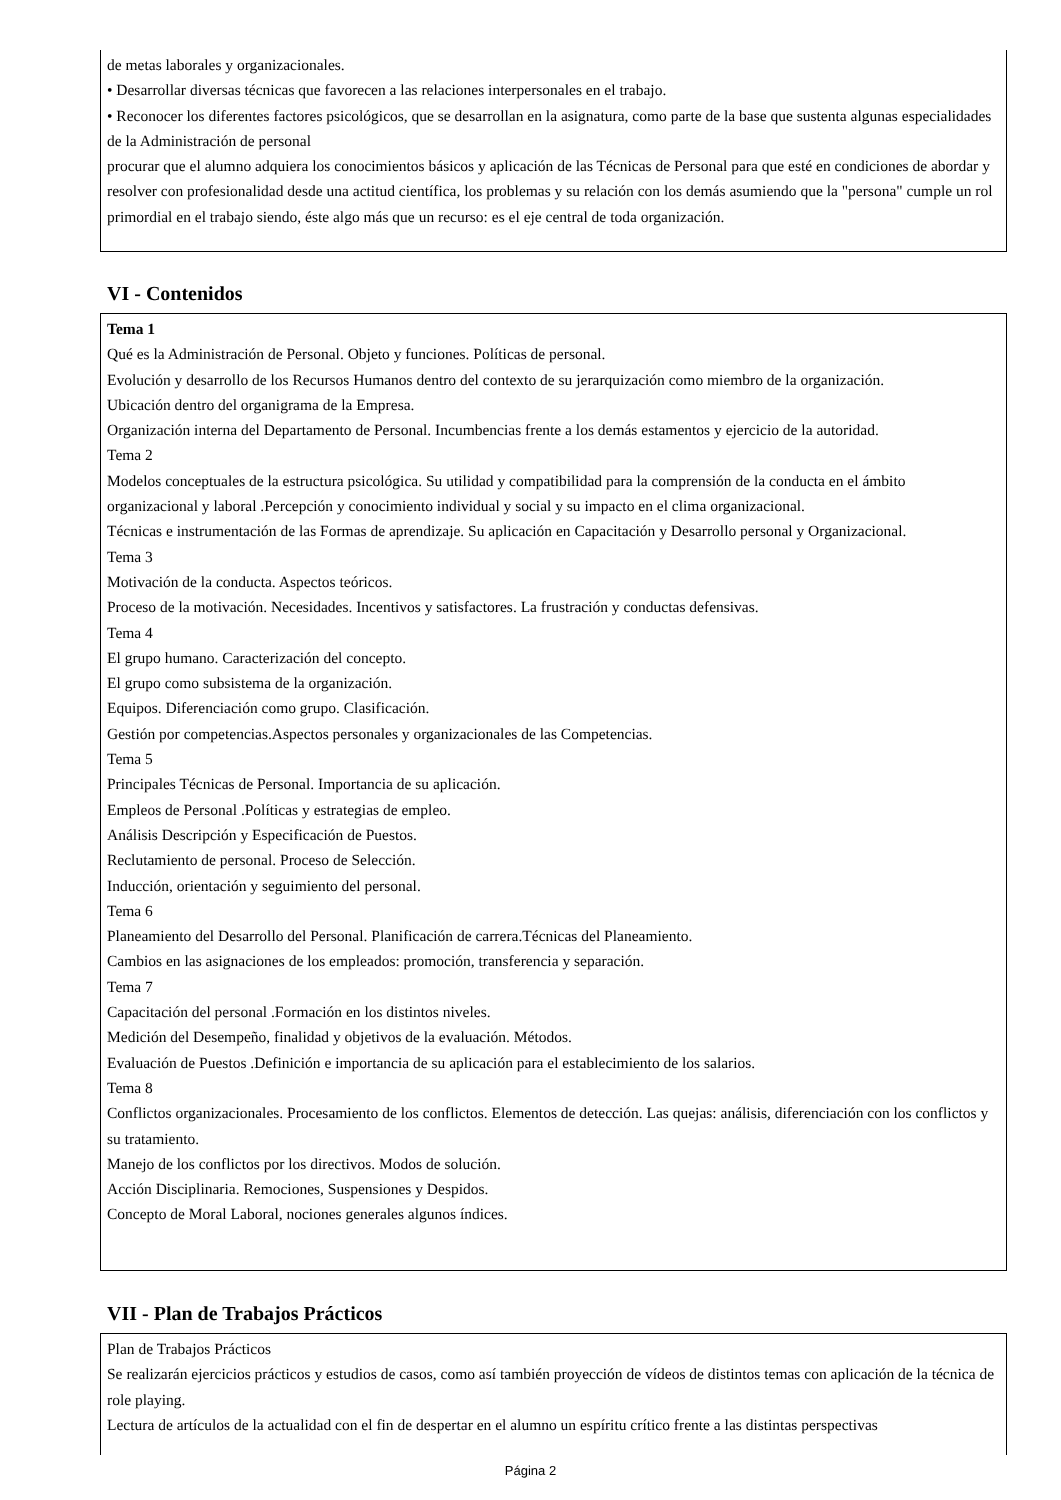de metas laborales y organizacionales.
• Desarrollar diversas técnicas que favorecen a las relaciones interpersonales en el trabajo.
• Reconocer los diferentes factores psicológicos, que se desarrollan en la asignatura, como parte de la base que sustenta algunas especialidades de la Administración de personal
procurar que el alumno adquiera los conocimientos básicos y aplicación de las Técnicas de Personal para que esté en condiciones de abordar y resolver con profesionalidad desde una actitud científica, los problemas y su relación con los demás asumiendo que la "persona" cumple un rol primordial en el trabajo siendo, éste algo más que un recurso: es el eje central de toda organización.
VI - Contenidos
Tema 1
Qué es la Administración de Personal. Objeto y funciones. Políticas de personal.
Evolución y desarrollo de los Recursos Humanos dentro del contexto de su jerarquización como miembro de la organización.
Ubicación dentro del organigrama de la Empresa.
Organización interna del Departamento de Personal. Incumbencias frente a los demás estamentos y ejercicio de la autoridad.
Tema 2
Modelos conceptuales de la estructura psicológica. Su utilidad y compatibilidad para la comprensión de la conducta en el ámbito organizacional y laboral .Percepción y conocimiento individual y social y su impacto en el clima organizacional.
Técnicas e instrumentación de las Formas de aprendizaje. Su aplicación en Capacitación y Desarrollo personal y Organizacional.
Tema 3
Motivación de la conducta. Aspectos teóricos.
Proceso de la motivación. Necesidades. Incentivos y satisfactores. La frustración y conductas defensivas.
Tema 4
El grupo humano. Caracterización del concepto.
El grupo como subsistema de la organización.
Equipos. Diferenciación como grupo. Clasificación.
Gestión por competencias.Aspectos personales y organizacionales de las Competencias.
Tema 5
Principales Técnicas de Personal. Importancia de su aplicación.
Empleos de Personal .Políticas y estrategias de empleo.
Análisis Descripción y Especificación de Puestos.
Reclutamiento de personal. Proceso de Selección.
Inducción, orientación y seguimiento del personal.
Tema 6
Planeamiento del Desarrollo del Personal. Planificación de carrera.Técnicas del Planeamiento.
Cambios en las asignaciones de los empleados: promoción, transferencia y separación.
Tema 7
Capacitación del personal .Formación en los distintos niveles.
Medición del Desempeño, finalidad y objetivos de la evaluación. Métodos.
Evaluación de Puestos .Definición e importancia de su aplicación para el establecimiento de los salarios.
Tema 8
Conflictos organizacionales. Procesamiento de los conflictos. Elementos de detección. Las quejas: análisis, diferenciación con los conflictos y su tratamiento.
Manejo de los conflictos por los directivos. Modos de solución.
Acción Disciplinaria. Remociones, Suspensiones y Despidos.
Concepto de Moral Laboral, nociones generales algunos índices.
VII - Plan de Trabajos Prácticos
Plan de Trabajos Prácticos
Se realizarán ejercicios prácticos y estudios de casos, como así también proyección de vídeos de distintos temas con aplicación de la técnica de role playing.
Lectura de artículos de la actualidad con el fin de despertar en el alumno un espíritu crítico frente a las distintas perspectivas
Página 2